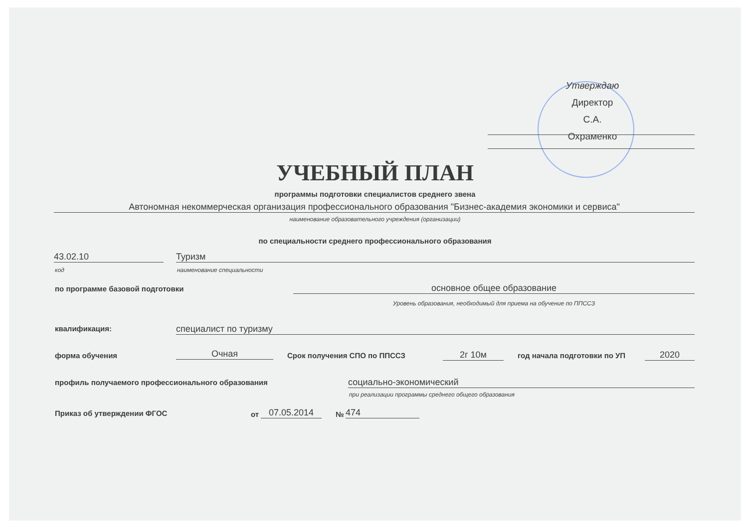Утверждаю
Директор
С.А. Охраменко
УЧЕБНЫЙ ПЛАН
программы подготовки специалистов среднего звена
Автономная некоммерческая организация профессионального образования "Бизнес-академия экономики и сервиса"
наименование образовательного учреждения (организации)
по специальности среднего профессионального образования
43.02.10 Туризм
код наименование специальности
по программе базовой подготовки
основное общее образование
Уровень образования, необходимый для приема на обучение по ППССЗ
квалификация: специалист по туризму
форма обучения Очная Срок получения СПО по ППССЗ 2г 10м год начала подготовки по УП 2020
профиль получаемого профессионального образования
социально-экономический
при реализации программы среднего общего образования
Приказ об утверждении ФГОС от 07.05.2014 № 474